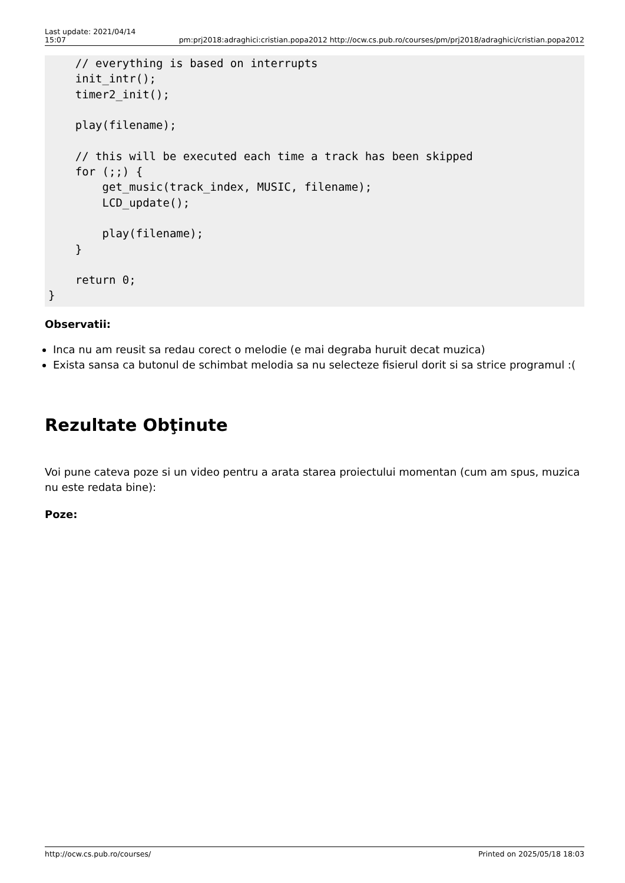Last update: 2021/04/14
15:07
pm:prj2018:adraghici:cristian.popa2012 http://ocw.cs.pub.ro/courses/pm/prj2018/adraghici/cristian.popa2012
    // everything is based on interrupts
    init_intr();
    timer2_init();

    play(filename);

    // this will be executed each time a track has been skipped
    for (;;) {
        get_music(track_index, MUSIC, filename);
        LCD_update();

        play(filename);
    }

    return 0;
}
Observatii:
Inca nu am reusit sa redau corect o melodie (e mai degraba huruit decat muzica)
Exista sansa ca butonul de schimbat melodia sa nu selecteze fisierul dorit si sa strice programul :(
Rezultate Obţinute
Voi pune cateva poze si un video pentru a arata starea proiectului momentan (cum am spus, muzica nu este redata bine):
Poze:
http://ocw.cs.pub.ro/courses/ Printed on 2025/05/18 18:03